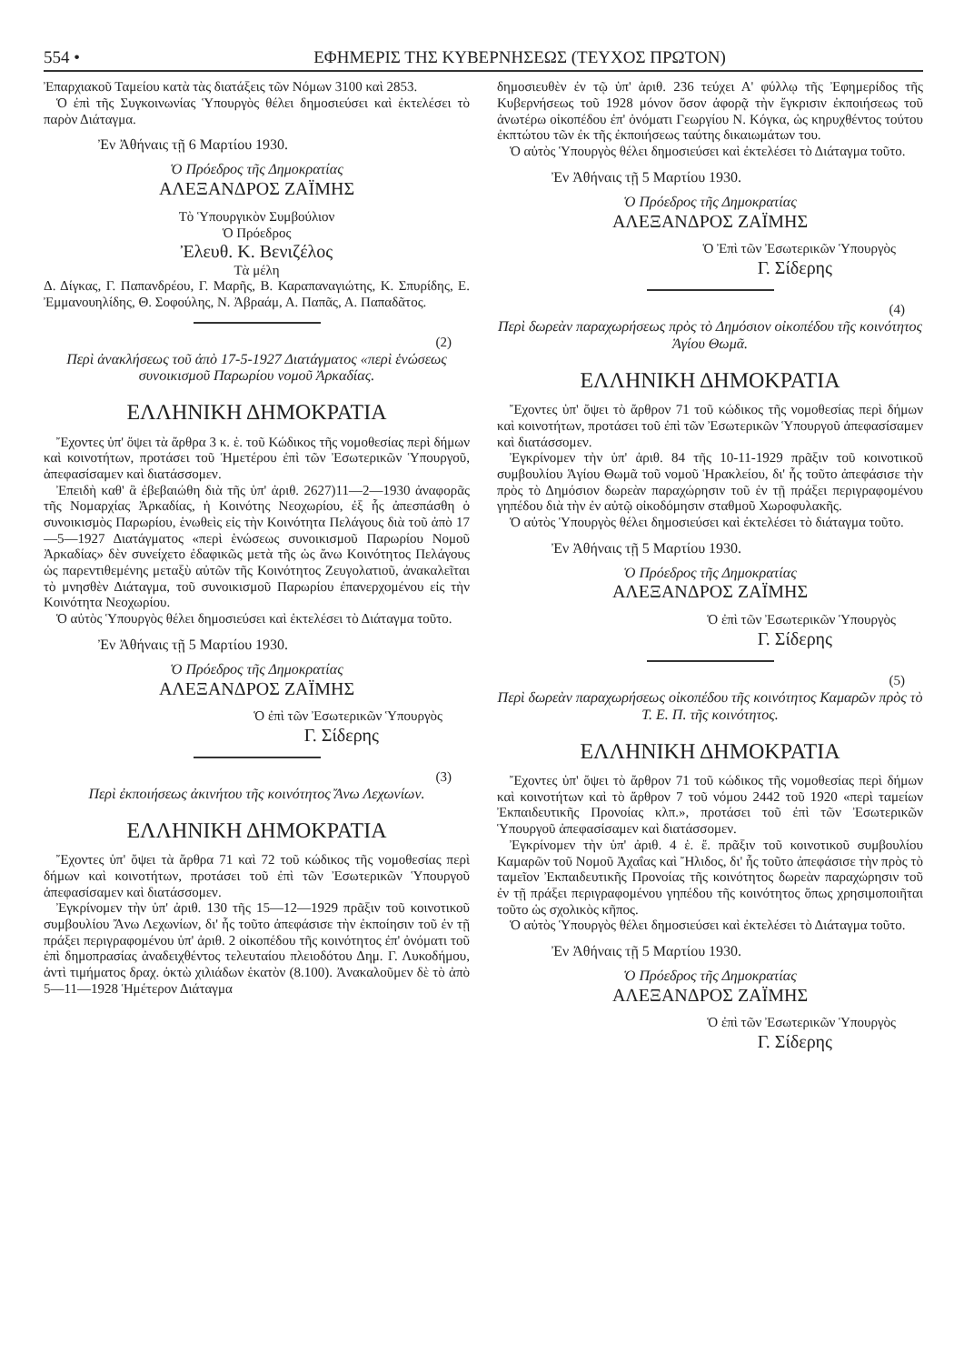554 • ΕΦΗΜΕΡΙΣ ΤΗΣ ΚΥΒΕΡΝΗΣΕΩΣ (ΤΕΥΧΟΣ ΠΡΩΤΟΝ)
Ἐπαρχιακοῦ Ταμείου κατὰ τὰς διατάξεις τῶν Νόμων 3100 καὶ 2853.
Ὁ ἐπὶ τῆς Συγκοινωνίας Ὑπουργὸς θέλει δημοσιεύσει καὶ ἐκτελέσει τὸ παρὸν Διάταγμα.
Ἐν Ἀθήναις τῇ 6 Μαρτίου 1930.
Ὁ Πρόεδρος τῆς Δημοκρατίας
ΑΛΕΞΑΝΔΡΟΣ ΖΑΪΜΗΣ
Τὸ Ὑπουργικὸν Συμβούλιον
Ὁ Πρόεδρος
Ἐλευθ. Κ. Βενιζέλος
Τὰ μέλη
Δ. Δίγκας, Γ. Παπανδρέου, Γ. Μαρῆς, Β. Καραπαναγιώτης, Κ. Σπυρίδης, Ε. Ἐμμανουηλίδης, Θ. Σοφούλης, Ν. Ἀβραάμ, Α. Παπᾶς, Α. Παπαδᾶτος.
(2)
Περὶ ἀνακλήσεως τοῦ ἀπὸ 17-5-1927 Διατάγματος «περὶ ἑνώσεως συνοικισμοῦ Παρωρίου νομοῦ Ἀρκαδίας.
ΕΛΛΗΝΙΚΗ ΔΗΜΟΚΡΑΤΙΑ
Ἔχοντες ὑπ' ὄψει τὰ ἄρθρα 3 κ. ἑ. τοῦ Κώδικος τῆς νομοθεσίας περὶ δήμων καὶ κοινοτήτων, προτάσει τοῦ Ἡμετέρου ἐπὶ τῶν Ἐσωτερικῶν Ὑπουργοῦ, ἀπεφασίσαμεν καὶ διατάσσομεν.
Ἐπειδὴ καθ' ἃ ἐβεβαιώθη διὰ τῆς ὑπ' ἀριθ. 2627)11—2—1930 ἀναφορᾶς τῆς Νομαρχίας Ἀρκαδίας, ἡ Κοινότης Νεοχωρίου, ἐξ ἧς ἀπεσπάσθη ὁ συνοικισμὸς Παρωρίου, ἑνωθεὶς εἰς τὴν Κοινότητα Πελάγους διὰ τοῦ ἀπὸ 17—5—1927 Διατάγματος «περὶ ἑνώσεως συνοικισμοῦ Παρωρίου Νομοῦ Ἀρκαδίας» δὲν συνείχετο ἐδαφικῶς μετὰ τῆς ὡς ἄνω Κοινότητος Πελάγους ὡς παρεντιθεμένης μεταξὺ αὐτῶν τῆς Κοινότητος Ζευγολατιοῦ, ἀνακαλεῖται τὸ μνησθὲν Διάταγμα, τοῦ συνοικισμοῦ Παρωρίου ἐπανερχομένου εἰς τὴν Κοινότητα Νεοχωρίου.
Ὁ αὐτὸς Ὑπουργὸς θέλει δημοσιεύσει καὶ ἐκτελέσει τὸ Διάταγμα τοῦτο.
Ἐν Ἀθήναις τῇ 5 Μαρτίου 1930.
Ὁ Πρόεδρος τῆς Δημοκρατίας
ΑΛΕΞΑΝΔΡΟΣ ΖΑΪΜΗΣ
Ὁ ἐπὶ τῶν Ἐσωτερικῶν Ὑπουργὸς
Γ. Σίδερης
(3)
Περὶ ἐκποιήσεως ἀκινήτου τῆς κοινότητος Ἄνω Λεχωνίων.
ΕΛΛΗΝΙΚΗ ΔΗΜΟΚΡΑΤΙΑ
Ἔχοντες ὑπ' ὄψει τὰ ἄρθρα 71 καὶ 72 τοῦ κώδικος τῆς νομοθεσίας περὶ δήμων καὶ κοινοτήτων, προτάσει τοῦ ἐπὶ τῶν Ἐσωτερικῶν Ὑπουργοῦ ἀπεφασίσαμεν καὶ διατάσσομεν.
Ἐγκρίνομεν τὴν ὑπ' ἀριθ. 130 τῆς 15—12—1929 πρᾶξιν τοῦ κοινοτικοῦ συμβουλίου Ἄνω Λεχωνίων, δι' ἧς τοῦτο ἀπεφάσισε τὴν ἐκποίησιν τοῦ ἐν τῇ πράξει περιγραφομένου ὑπ' ἀριθ. 2 οἰκοπέδου τῆς κοινότητος ἐπ' ὀνόματι τοῦ ἐπὶ δημοπρασίας ἀναδειχθέντος τελευταίου πλειοδότου Δημ. Γ. Λυκοδήμου, ἀντὶ τιμήματος δραχ. ὀκτὼ χιλιάδων ἑκατὸν (8.100). Ἀνακαλοῦμεν δὲ τὸ ἀπὸ 5—11—1928 Ἡμέτερον Διάταγμα
δημοσιευθὲν ἐν τῷ ὑπ' ἀριθ. 236 τεύχει Α' φύλλῳ τῆς Ἐφημερίδος τῆς Κυβερνήσεως τοῦ 1928 μόνον ὅσον ἀφορᾷ τὴν ἔγκρισιν ἐκποιήσεως τοῦ ἀνωτέρω οἰκοπέδου ἐπ' ὀνόματι Γεωργίου Ν. Κόγκα, ὡς κηρυχθέντος τούτου ἐκπτώτου τῶν ἐκ τῆς ἐκποιήσεως ταύτης δικαιωμάτων του.
Ὁ αὐτὸς Ὑπουργὸς θέλει δημοσιεύσει καὶ ἐκτελέσει τὸ Διάταγμα τοῦτο.
Ἐν Ἀθήναις τῇ 5 Μαρτίου 1930.
Ὁ Πρόεδρος τῆς Δημοκρατίας
ΑΛΕΞΑΝΔΡΟΣ ΖΑΪΜΗΣ
Ὁ Ἐπὶ τῶν Ἐσωτερικῶν Ὑπουργὸς
Γ. Σίδερης
(4)
Περὶ δωρεὰν παραχωρήσεως πρὸς τὸ Δημόσιον οἰκοπέδου τῆς κοινότητος Ἁγίου Θωμᾶ.
ΕΛΛΗΝΙΚΗ ΔΗΜΟΚΡΑΤΙΑ
Ἔχοντες ὑπ' ὄψει τὸ ἄρθρον 71 τοῦ κώδικος τῆς νομοθεσίας περὶ δήμων καὶ κοινοτήτων, προτάσει τοῦ ἐπὶ τῶν Ἐσωτερικῶν Ὑπουργοῦ ἀπεφασίσαμεν καὶ διατάσσομεν.
Ἐγκρίνομεν τὴν ὑπ' ἀριθ. 84 τῆς 10-11-1929 πρᾶξιν τοῦ κοινοτικοῦ συμβουλίου Ἁγίου Θωμᾶ τοῦ νομοῦ Ἡρακλείου, δι' ἧς τοῦτο ἀπεφάσισε τὴν πρὸς τὸ Δημόσιον δωρεὰν παραχώρησιν τοῦ ἐν τῇ πράξει περιγραφομένου γηπέδου διὰ τὴν ἐν αὐτῷ οἰκοδόμησιν σταθμοῦ Χωροφυλακῆς.
Ὁ αὐτὸς Ὑπουργὸς θέλει δημοσιεύσει καὶ ἐκτελέσει τὸ διάταγμα τοῦτο.
Ἐν Ἀθήναις τῇ 5 Μαρτίου 1930.
Ὁ Πρόεδρος τῆς Δημοκρατίας
ΑΛΕΞΑΝΔΡΟΣ ΖΑΪΜΗΣ
Ὁ ἐπὶ τῶν Ἐσωτερικῶν Ὑπουργὸς
Γ. Σίδερης
(5)
Περὶ δωρεὰν παραχωρήσεως οἰκοπέδου τῆς κοινότητος Καμαρῶν πρὸς τὸ Τ. Ε. Π. τῆς κοινότητος.
ΕΛΛΗΝΙΚΗ ΔΗΜΟΚΡΑΤΙΑ
Ἔχοντες ὑπ' ὄψει τὸ ἄρθρον 71 τοῦ κώδικος τῆς νομοθεσίας περὶ δήμων καὶ κοινοτήτων καὶ τὸ ἄρθρον 7 τοῦ νόμου 2442 τοῦ 1920 «περὶ ταμείων Ἐκπαιδευτικῆς Προνοίας κλπ.», προτάσει τοῦ ἐπὶ τῶν Ἐσωτερικῶν Ὑπουργοῦ ἀπεφασίσαμεν καὶ διατάσσομεν.
Ἐγκρίνομεν τὴν ὑπ' ἀριθ. 4 ἑ. ἔ. πρᾶξιν τοῦ κοινοτικοῦ συμβουλίου Καμαρῶν τοῦ Νομοῦ Ἀχαΐας καὶ Ἤλιδος, δι' ἧς τοῦτο ἀπεφάσισε τὴν πρὸς τὸ ταμεῖον Ἐκπαιδευτικῆς Προνοίας τῆς κοινότητος δωρεὰν παραχώρησιν τοῦ ἐν τῇ πράξει περιγραφομένου γηπέδου τῆς κοινότητος ὅπως χρησιμοποιῆται τοῦτο ὡς σχολικὸς κῆπος.
Ὁ αὐτὸς Ὑπουργὸς θέλει δημοσιεύσει καὶ ἐκτελέσει τὸ Διάταγμα τοῦτο.
Ἐν Ἀθήναις τῇ 5 Μαρτίου 1930.
Ὁ Πρόεδρος τῆς Δημοκρατίας
ΑΛΕΞΑΝΔΡΟΣ ΖΑΪΜΗΣ
Ὁ ἐπὶ τῶν Ἐσωτερικῶν Ὑπουργὸς
Γ. Σίδερης